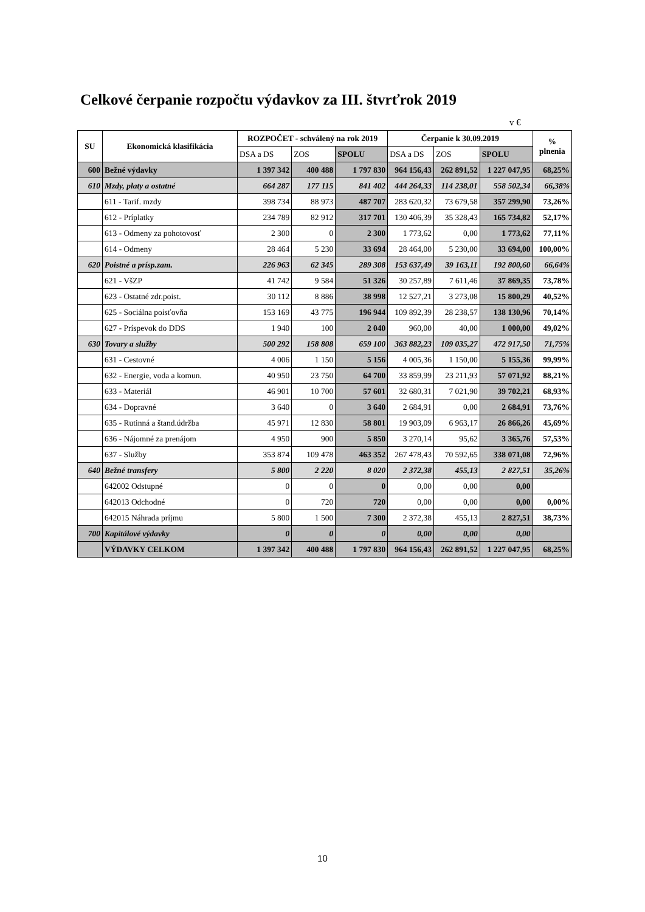Celkové čerpanie rozpočtu výdavkov za III. štvrťrok 2019
v €
| SU | Ekonomická klasifikácia | ROZPOČET - schválený na rok 2019 | | | Čerpanie k 30.09.2019 | | | % plnenia |
| --- | --- | --- | --- | --- | --- | --- | --- | --- |
| | | DSA a DS | ZOS | SPOLU | DSA a DS | ZOS | SPOLU | |
| 600 | Bežné výdavky | 1 397 342 | 400 488 | 1 797 830 | 964 156,43 | 262 891,52 | 1 227 047,95 | 68,25% |
| 610 | Mzdy, platy a ostatné | 664 287 | 177 115 | 841 402 | 444 264,33 | 114 238,01 | 558 502,34 | 66,38% |
| | 611 - Tarif. mzdy | 398 734 | 88 973 | 487 707 | 283 620,32 | 73 679,58 | 357 299,90 | 73,26% |
| | 612 - Príplatky | 234 789 | 82 912 | 317 701 | 130 406,39 | 35 328,43 | 165 734,82 | 52,17% |
| | 613 - Odmeny za pohotovosť | 2 300 | 0 | 2 300 | 1 773,62 | 0,00 | 1 773,62 | 77,11% |
| | 614 - Odmeny | 28 464 | 5 230 | 33 694 | 28 464,00 | 5 230,00 | 33 694,00 | 100,00% |
| 620 | Poistné a prísp.zam. | 226 963 | 62 345 | 289 308 | 153 637,49 | 39 163,11 | 192 800,60 | 66,64% |
| | 621 - VšZP | 41 742 | 9 584 | 51 326 | 30 257,89 | 7 611,46 | 37 869,35 | 73,78% |
| | 623 - Ostatné zdr.poist. | 30 112 | 8 886 | 38 998 | 12 527,21 | 3 273,08 | 15 800,29 | 40,52% |
| | 625 - Sociálna poisťovňa | 153 169 | 43 775 | 196 944 | 109 892,39 | 28 238,57 | 138 130,96 | 70,14% |
| | 627 - Príspevok do DDS | 1 940 | 100 | 2 040 | 960,00 | 40,00 | 1 000,00 | 49,02% |
| 630 | Tovary a služby | 500 292 | 158 808 | 659 100 | 363 882,23 | 109 035,27 | 472 917,50 | 71,75% |
| | 631 - Cestovné | 4 006 | 1 150 | 5 156 | 4 005,36 | 1 150,00 | 5 155,36 | 99,99% |
| | 632 - Energie, voda a komun. | 40 950 | 23 750 | 64 700 | 33 859,99 | 23 211,93 | 57 071,92 | 88,21% |
| | 633 - Materiál | 46 901 | 10 700 | 57 601 | 32 680,31 | 7 021,90 | 39 702,21 | 68,93% |
| | 634 - Dopravné | 3 640 | 0 | 3 640 | 2 684,91 | 0,00 | 2 684,91 | 73,76% |
| | 635 - Rutinná a štand.údržba | 45 971 | 12 830 | 58 801 | 19 903,09 | 6 963,17 | 26 866,26 | 45,69% |
| | 636 - Nájomné za prenájom | 4 950 | 900 | 5 850 | 3 270,14 | 95,62 | 3 365,76 | 57,53% |
| | 637 - Služby | 353 874 | 109 478 | 463 352 | 267 478,43 | 70 592,65 | 338 071,08 | 72,96% |
| 640 | Bežné transfery | 5 800 | 2 220 | 8 020 | 2 372,38 | 455,13 | 2 827,51 | 35,26% |
| | 642002 Odstupné | 0 | 0 | 0 | 0,00 | 0,00 | 0,00 | |
| | 642013 Odchodné | 0 | 720 | 720 | 0,00 | 0,00 | 0,00 | 0,00% |
| | 642015 Náhrada príjmu | 5 800 | 1 500 | 7 300 | 2 372,38 | 455,13 | 2 827,51 | 38,73% |
| 700 | Kapitálové výdavky | 0 | 0 | 0 | 0,00 | 0,00 | 0,00 | |
| | VÝDAVKY CELKOM | 1 397 342 | 400 488 | 1 797 830 | 964 156,43 | 262 891,52 | 1 227 047,95 | 68,25% |
10